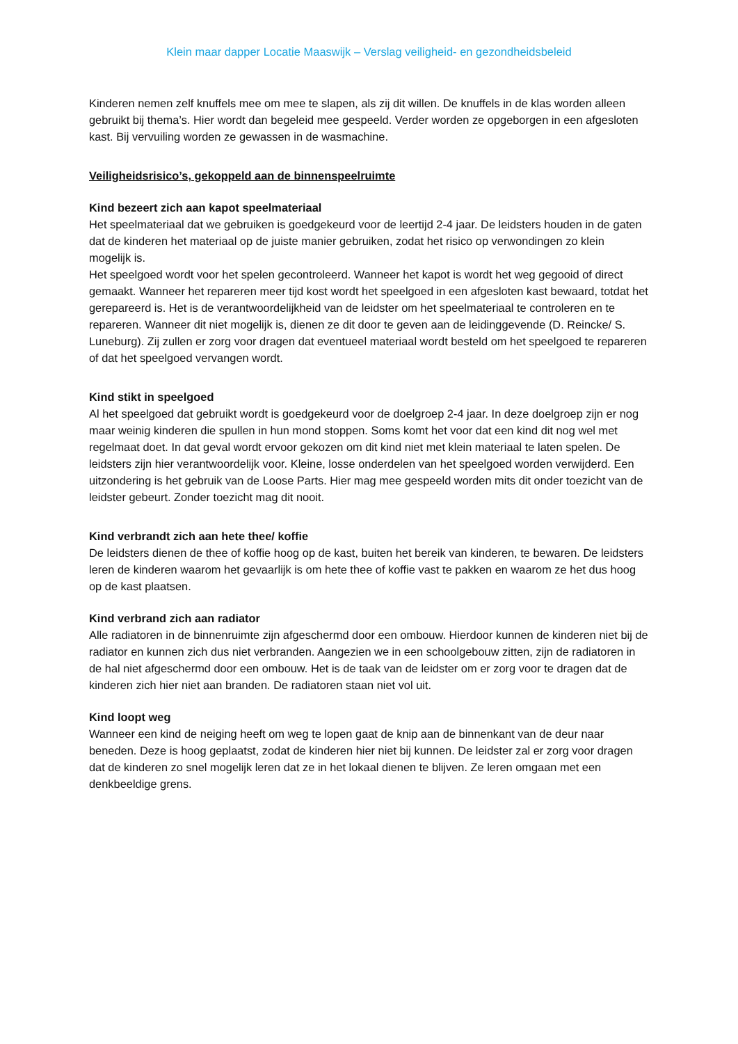Klein maar dapper Locatie Maaswijk – Verslag veiligheid- en gezondheidsbeleid
Kinderen nemen zelf knuffels mee om mee te slapen, als zij dit willen. De knuffels in de klas worden alleen gebruikt bij thema’s. Hier wordt dan begeleid mee gespeeld. Verder worden ze opgeborgen in een afgesloten kast. Bij vervuiling worden ze gewassen in de wasmachine.
Veiligheidsrisico’s, gekoppeld aan de binnenspeelruimte
Kind bezeert zich aan kapot speelmateriaal
Het speelmateriaal dat we gebruiken is goedgekeurd voor de leertijd 2-4 jaar. De leidsters houden in de gaten dat de kinderen het materiaal op de juiste manier gebruiken, zodat het risico op verwondingen zo klein mogelijk is.
Het speelgoed wordt voor het spelen gecontroleerd. Wanneer het kapot is wordt het weg gegooid of direct gemaakt. Wanneer het repareren meer tijd kost wordt het speelgoed in een afgesloten kast bewaard, totdat het gerepareerd is. Het is de verantwoordelijkheid van de leidster om het speelmateriaal te controleren en te repareren. Wanneer dit niet mogelijk is, dienen ze dit door te geven aan de leidinggevende (D. Reincke/ S. Luneburg). Zij zullen er zorg voor dragen dat eventueel materiaal wordt besteld om het speelgoed te repareren of dat het speelgoed vervangen wordt.
Kind stikt in speelgoed
Al het speelgoed dat gebruikt wordt is goedgekeurd voor de doelgroep 2-4 jaar. In deze doelgroep zijn er nog maar weinig kinderen die spullen in hun mond stoppen. Soms komt het voor dat een kind dit nog wel met regelmaat doet. In dat geval wordt ervoor gekozen om dit kind niet met klein materiaal te laten spelen. De leidsters zijn hier verantwoordelijk voor. Kleine, losse onderdelen van het speelgoed worden verwijderd. Een uitzondering is het gebruik van de Loose Parts. Hier mag mee gespeeld worden mits dit onder toezicht van de leidster gebeurt. Zonder toezicht mag dit nooit.
Kind verbrandt zich aan hete thee/ koffie
De leidsters dienen de thee of koffie hoog op de kast, buiten het bereik van kinderen, te bewaren. De leidsters leren de kinderen waarom het gevaarlijk is om hete thee of koffie vast te pakken en waarom ze het dus hoog op de kast plaatsen.
Kind verbrand zich aan radiator
Alle radiatoren in de binnenruimte zijn afgeschermd door een ombouw. Hierdoor kunnen de kinderen niet bij de radiator en kunnen zich dus niet verbranden. Aangezien we in een schoolgebouw zitten, zijn de radiatoren in de hal niet afgeschermd door een ombouw. Het is de taak van de leidster om er zorg voor te dragen dat de kinderen zich hier niet aan branden. De radiatoren staan niet vol uit.
Kind loopt weg
Wanneer een kind de neiging heeft om weg te lopen gaat de knip aan de binnenkant van de deur naar beneden. Deze is hoog geplaatst, zodat de kinderen hier niet bij kunnen. De leidster zal er zorg voor dragen dat de kinderen zo snel mogelijk leren dat ze in het lokaal dienen te blijven. Ze leren omgaan met een denkbeeldige grens.